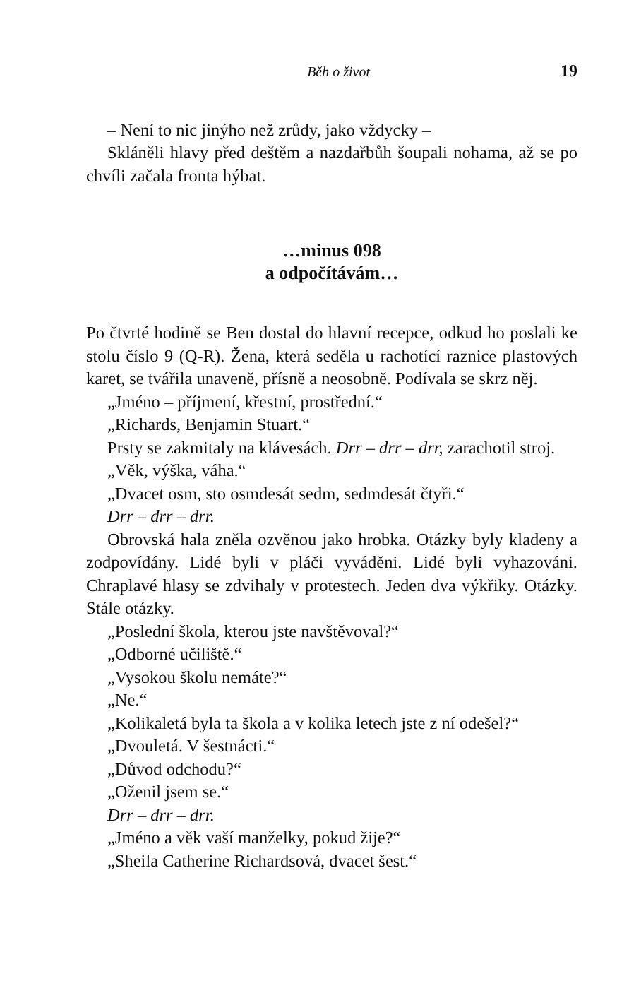Běh o život 19
– Není to nic jinýho než zrůdy, jako vždycky –
Skláněli hlavy před deštěm a nazdařbůh šoupali nohama, až se po chvíli začala fronta hýbat.
…minus 098
a odpočítávám…
Po čtvrté hodině se Ben dostal do hlavní recepce, odkud ho poslali ke stolu číslo 9 (Q-R). Žena, která seděla u rachotící raznice plastových karet, se tvářila unaveně, přísně a neosobně. Podívala se skrz něj.
„Jméno – příjmení, křestní, prostřední.“
„Richards, Benjamin Stuart.“
Prsty se zakmitaly na klávesách. Drr – drr – drr, zarachotil stroj.
„Věk, výška, váha.“
„Dvacet osm, sto osmdesát sedm, sedmdesát čtyři.“
Drr – drr – drr.
Obrovská hala zněla ozvěnou jako hrobka. Otázky byly kladeny a zodpovídány. Lidé byli v pláči vyváděni. Lidé byli vyhazováni. Chraplavé hlasy se zdvihaly v protestech. Jeden dva výkřiky. Otázky. Stále otázky.
„Poslední škola, kterou jste navštěvoval?“
„Odborné učiliště.“
„Vysokou školu nemáte?“
„Ne.“
„Kolikaletá byla ta škola a v kolika letech jste z ní odešel?“
„Dvouletá. V šestnácti.“
„Důvod odchodu?“
„Oženil jsem se.“
Drr – drr – drr.
„Jméno a věk vaší manželky, pokud žije?“
„Sheila Catherine Richardsová, dvacet šest.“